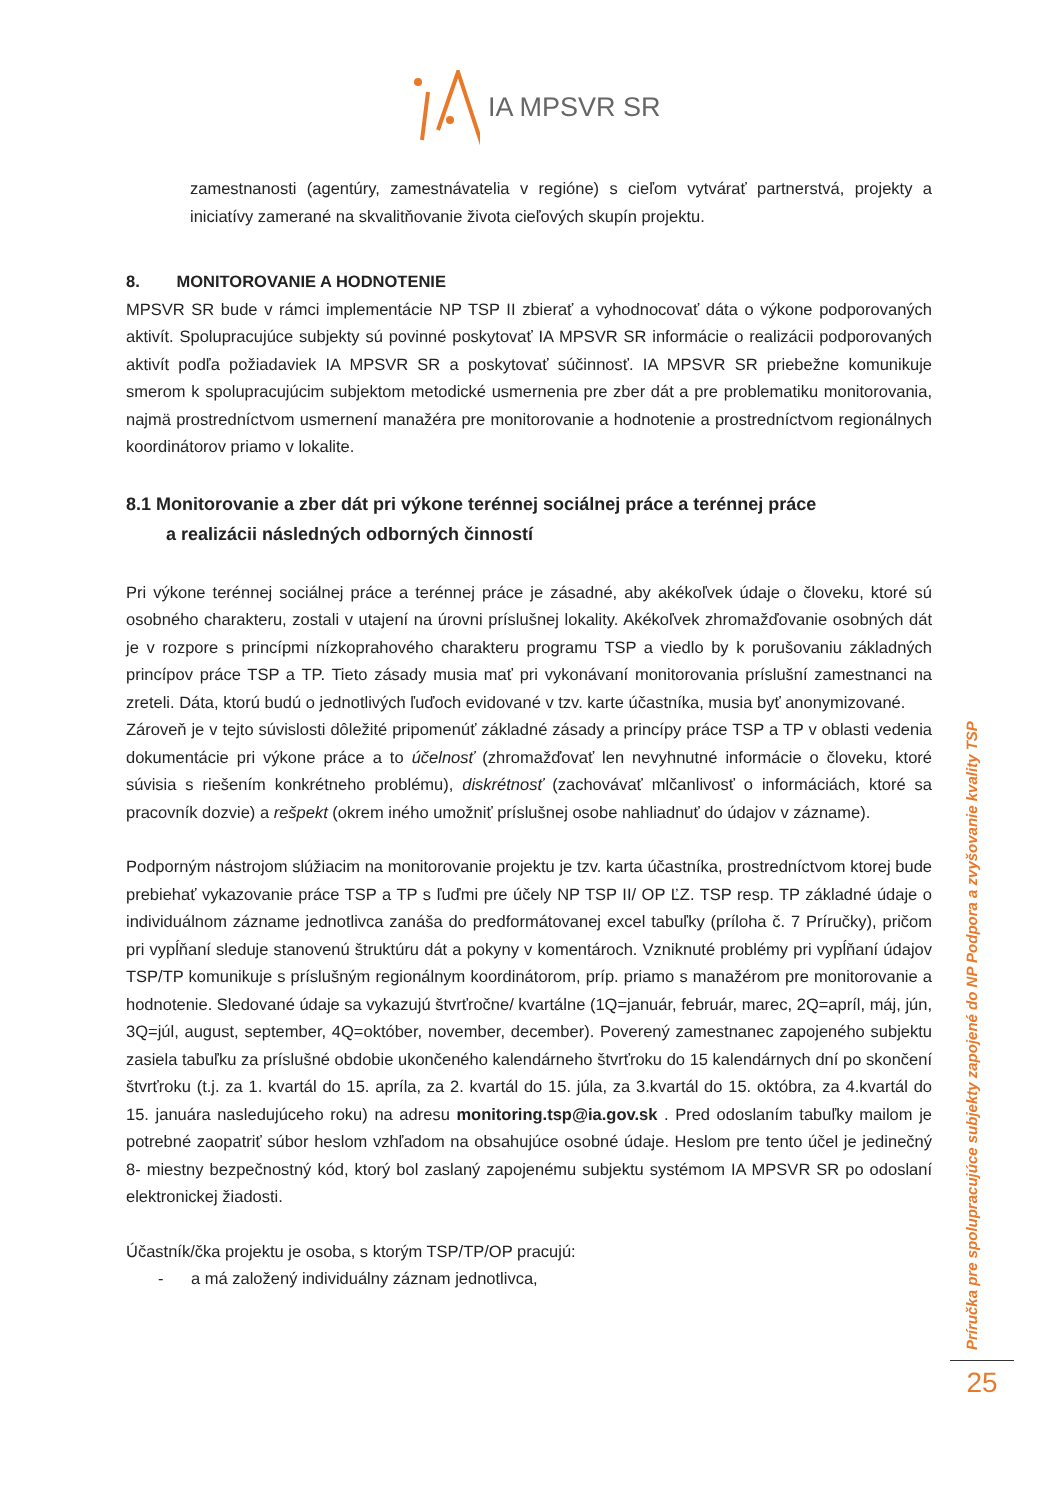IA MPSVR SR
zamestnanosti (agentúry, zamestnávatelia v regióne) s cieľom vytvárať partnerstvá, projekty a iniciatívy zamerané na skvalitňovanie života cieľových skupín projektu.
8. MONITOROVANIE A HODNOTENIE
MPSVR SR bude v rámci implementácie NP TSP II zbierať a vyhodnocovať dáta o výkone podporovaných aktivít. Spolupracujúce subjekty sú povinné poskytovať IA MPSVR SR informácie o realizácii podporovaných aktivít podľa požiadaviek IA MPSVR SR a poskytovať súčinnosť. IA MPSVR SR priebežne komunikuje smerom k spolupracujúcim subjektom metodické usmernenia pre zber dát a pre problematiku monitorovania, najmä prostredníctvom usmernení manažéra pre monitorovanie a hodnotenie a prostredníctvom regionálnych koordinátorov priamo v lokalite.
8.1 Monitorovanie a zber dát pri výkone terénnej sociálnej práce a terénnej práce
a realizácii následných odborných činností
Pri výkone terénnej sociálnej práce a terénnej práce je zásadné, aby akékoľvek údaje o človeku, ktoré sú osobného charakteru, zostali v utajení na úrovni príslušnej lokality. Akékoľvek zhromažďovanie osobných dát je v rozpore s princípmi nízkoprahového charakteru programu TSP a viedlo by k porušovaniu základných princípov práce TSP a TP. Tieto zásady musia mať pri vykonávaní monitorovania príslušní zamestnanci na zreteli. Dáta, ktorú budú o jednotlivých ľuďoch evidované v tzv. karte účastníka, musia byť anonymizované.
Zároveň je v tejto súvislosti dôležité pripomenúť základné zásady a princípy práce TSP a TP v oblasti vedenia dokumentácie pri výkone práce a to účelnosť (zhromažďovať len nevyhnutné informácie o človeku, ktoré súvisia s riešením konkrétneho problému), diskrétnosť (zachovávať mlčanlivosť o informáciách, ktoré sa pracovník dozvie) a rešpekt (okrem iného umožniť príslušnej osobe nahliadnuť do údajov v zázname).
Podporným nástrojom slúžiacim na monitorovanie projektu je tzv. karta účastníka, prostredníctvom ktorej bude prebiehať vykazovanie práce TSP a TP s ľuďmi pre účely NP TSP II/ OP ĽZ. TSP resp. TP základné údaje o individuálnom zázname jednotlivca zanáša do predformátovanej excel tabuľky (príloha č. 7 Príručky), pričom pri vypĺňaní sleduje stanovenú štruktúru dát a pokyny v komentároch. Vzniknuté problémy pri vypĺňaní údajov TSP/TP komunikuje s príslušným regionálnym koordinátorom, príp. priamo s manažérom pre monitorovanie a hodnotenie. Sledované údaje sa vykazujú štvrťročne/ kvartálne (1Q=január, február, marec, 2Q=apríl, máj, jún, 3Q=júl, august, september, 4Q=október, november, december). Poverený zamestnanec zapojeného subjektu zasiela tabuľku za príslušné obdobie ukončeného kalendárneho štvrťroku do 15 kalendárnych dní po skončení štvrťroku (t.j. za 1. kvartál do 15. apríla, za 2. kvartál do 15. júla, za 3.kvartál do 15. októbra, za 4.kvartál do 15. januára nasledujúceho roku) na adresu monitoring.tsp@ia.gov.sk . Pred odoslaním tabuľky mailom je potrebné zaopatriť súbor heslom vzhľadom na obsahujúce osobné údaje. Heslom pre tento účel je jedinečný 8- miestny bezpečnostný kód, ktorý bol zaslaný zapojenému subjektu systémom IA MPSVR SR po odoslaní elektronickej žiadosti.
Účastník/čka projektu je osoba, s ktorým TSP/TP/OP pracujú:
- a má založený individuálny záznam jednotlivca,
Príručka pre spolupracujúce subjekty zapojené do NP Podpora a zvyšovanie kvality TSP
25